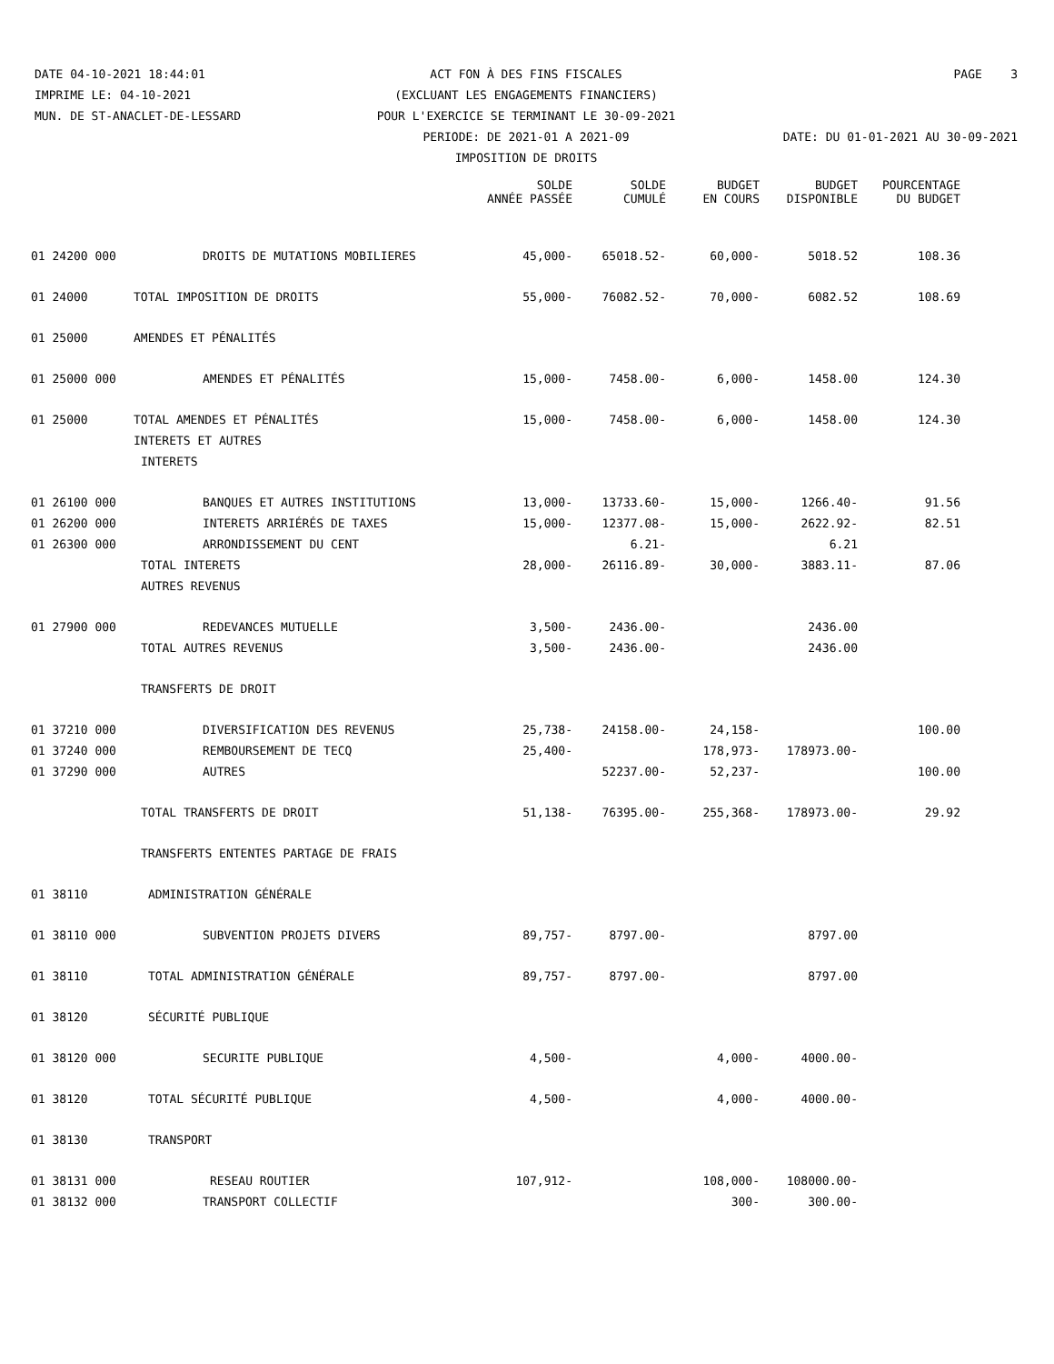DATE 04-10-2021 18:44:01 ACT FON À DES FINS FISCALES PAGE 3
IMPRIME LE: 04-10-2021 (EXCLUANT LES ENGAGEMENTS FINANCIERS)
MUN. DE ST-ANACLET-DE-LESSARD POUR L'EXERCICE SE TERMINANT LE 30-09-2021
PERIODE: DE 2021-01 A 2021-09 DATE: DU 01-01-2021 AU 30-09-2021
IMPOSITION DE DROITS
| | | SOLDE ANNÉE PASSÉE | SOLDE CUMULÉ | BUDGET EN COURS | BUDGET DISPONIBLE | POURCENTAGE DU BUDGET |
| --- | --- | --- | --- | --- | --- | --- |
| 01 24200 000 | DROITS DE MUTATIONS MOBILIERES | 45,000- | 65018.52- | 60,000- | 5018.52 | 108.36 |
| 01 24000 | TOTAL IMPOSITION DE DROITS | 55,000- | 76082.52- | 70,000- | 6082.52 | 108.69 |
| 01 25000 | AMENDES ET PÉNALITÉS | | | | | |
| 01 25000 000 | AMENDES ET PÉNALITÉS | 15,000- | 7458.00- | 6,000- | 1458.00 | 124.30 |
| 01 25000 | TOTAL AMENDES ET PÉNALITÉS | 15,000- | 7458.00- | 6,000- | 1458.00 | 124.30 |
| | INTERETS ET AUTRES | | | | | |
| | INTERETS | | | | | |
| 01 26100 000 | BANQUES ET AUTRES INSTITUTIONS | 13,000- | 13733.60- | 15,000- | 1266.40- | 91.56 |
| 01 26200 000 | INTERETS ARRIÉRÉS DE TAXES | 15,000- | 12377.08- | 15,000- | 2622.92- | 82.51 |
| 01 26300 000 | ARRONDISSEMENT DU CENT | | 6.21- | | 6.21 | |
| | TOTAL INTERETS | 28,000- | 26116.89- | 30,000- | 3883.11- | 87.06 |
| | AUTRES REVENUS | | | | | |
| 01 27900 000 | REDEVANCES MUTUELLE | 3,500- | 2436.00- | | 2436.00 | |
| | TOTAL AUTRES REVENUS | 3,500- | 2436.00- | | 2436.00 | |
| | TRANSFERTS DE DROIT | | | | | |
| 01 37210 000 | DIVERSIFICATION DES REVENUS | 25,738- | 24158.00- | 24,158- | | 100.00 |
| 01 37240 000 | REMBOURSEMENT DE TECQ | 25,400- | | 178,973- | 178973.00- | |
| 01 37290 000 | AUTRES | | 52237.00- | 52,237- | | 100.00 |
| | TOTAL TRANSFERTS DE DROIT | 51,138- | 76395.00- | 255,368- | 178973.00- | 29.92 |
| | TRANSFERTS ENTENTES PARTAGE DE FRAIS | | | | | |
| 01 38110 | ADMINISTRATION GÉNÉRALE | | | | | |
| 01 38110 000 | SUBVENTION PROJETS DIVERS | 89,757- | 8797.00- | | 8797.00 | |
| 01 38110 | TOTAL ADMINISTRATION GÉNÉRALE | 89,757- | 8797.00- | | 8797.00 | |
| 01 38120 | SÉCURITÉ PUBLIQUE | | | | | |
| 01 38120 000 | SECURITE PUBLIQUE | 4,500- | | 4,000- | 4000.00- | |
| 01 38120 | TOTAL SÉCURITÉ PUBLIQUE | 4,500- | | 4,000- | 4000.00- | |
| 01 38130 | TRANSPORT | | | | | |
| 01 38131 000 | RESEAU ROUTIER | 107,912- | | 108,000- | 108000.00- | |
| 01 38132 000 | TRANSPORT COLLECTIF | | | 300- | 300.00- | |